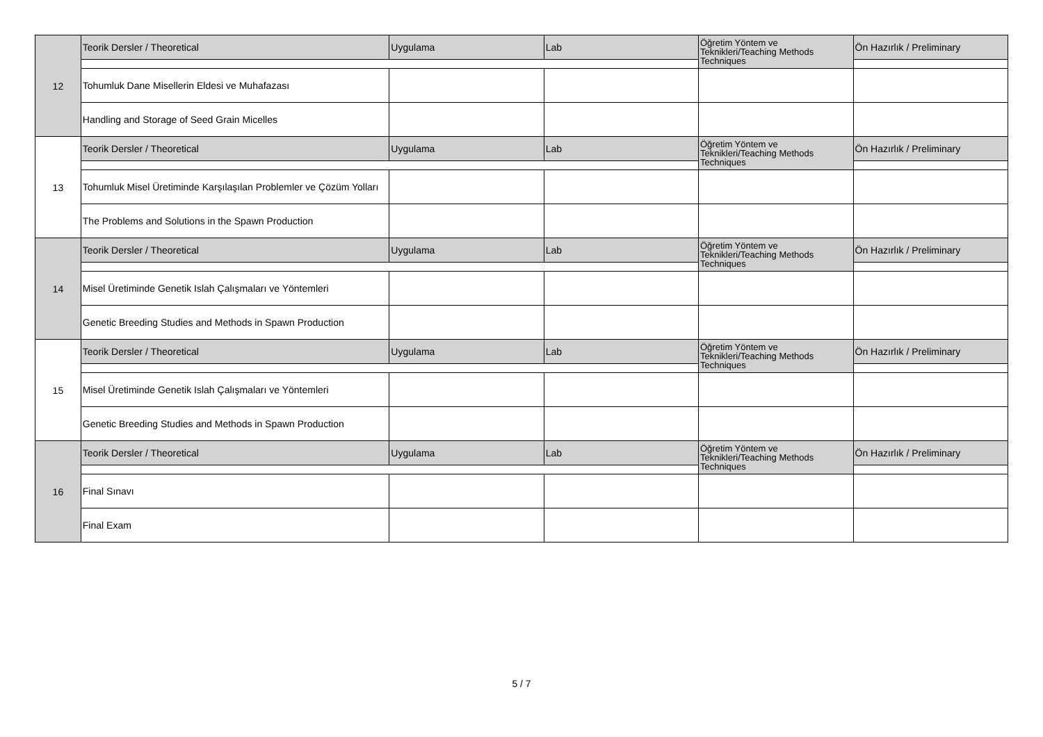| 12 | Teorik Dersler / Theoretical | Uygulama | Lab | Öğretim Yöntem ve Teknikleri/Teaching Methods Techniques | Ön Hazırlık / Preliminary |
| | Tohumluk Dane Misellerin Eldesi ve Muhafazası | | | | |
| | Handling and Storage of Seed Grain Micelles | | | | |
| 13 | Teorik Dersler / Theoretical | Uygulama | Lab | Öğretim Yöntem ve Teknikleri/Teaching Methods Techniques | Ön Hazırlık / Preliminary |
| | Tohumluk Misel Üretiminde Karşılaşılan Problemler ve Çözüm Yolları | | | | |
| | The Problems and Solutions in the Spawn Production | | | | |
| 14 | Teorik Dersler / Theoretical | Uygulama | Lab | Öğretim Yöntem ve Teknikleri/Teaching Methods Techniques | Ön Hazırlık / Preliminary |
| | Misel Üretiminde Genetik Islah Çalışmaları ve Yöntemleri | | | | |
| | Genetic Breeding Studies and Methods in Spawn Production | | | | |
| 15 | Teorik Dersler / Theoretical | Uygulama | Lab | Öğretim Yöntem ve Teknikleri/Teaching Methods Techniques | Ön Hazırlık / Preliminary |
| | Misel Üretiminde Genetik Islah Çalışmaları ve Yöntemleri | | | | |
| | Genetic Breeding Studies and Methods in Spawn Production | | | | |
| 16 | Teorik Dersler / Theoretical | Uygulama | Lab | Öğretim Yöntem ve Teknikleri/Teaching Methods Techniques | Ön Hazırlık / Preliminary |
| | Final Sınavı | | | | |
| | Final Exam | | | | |
5 / 7